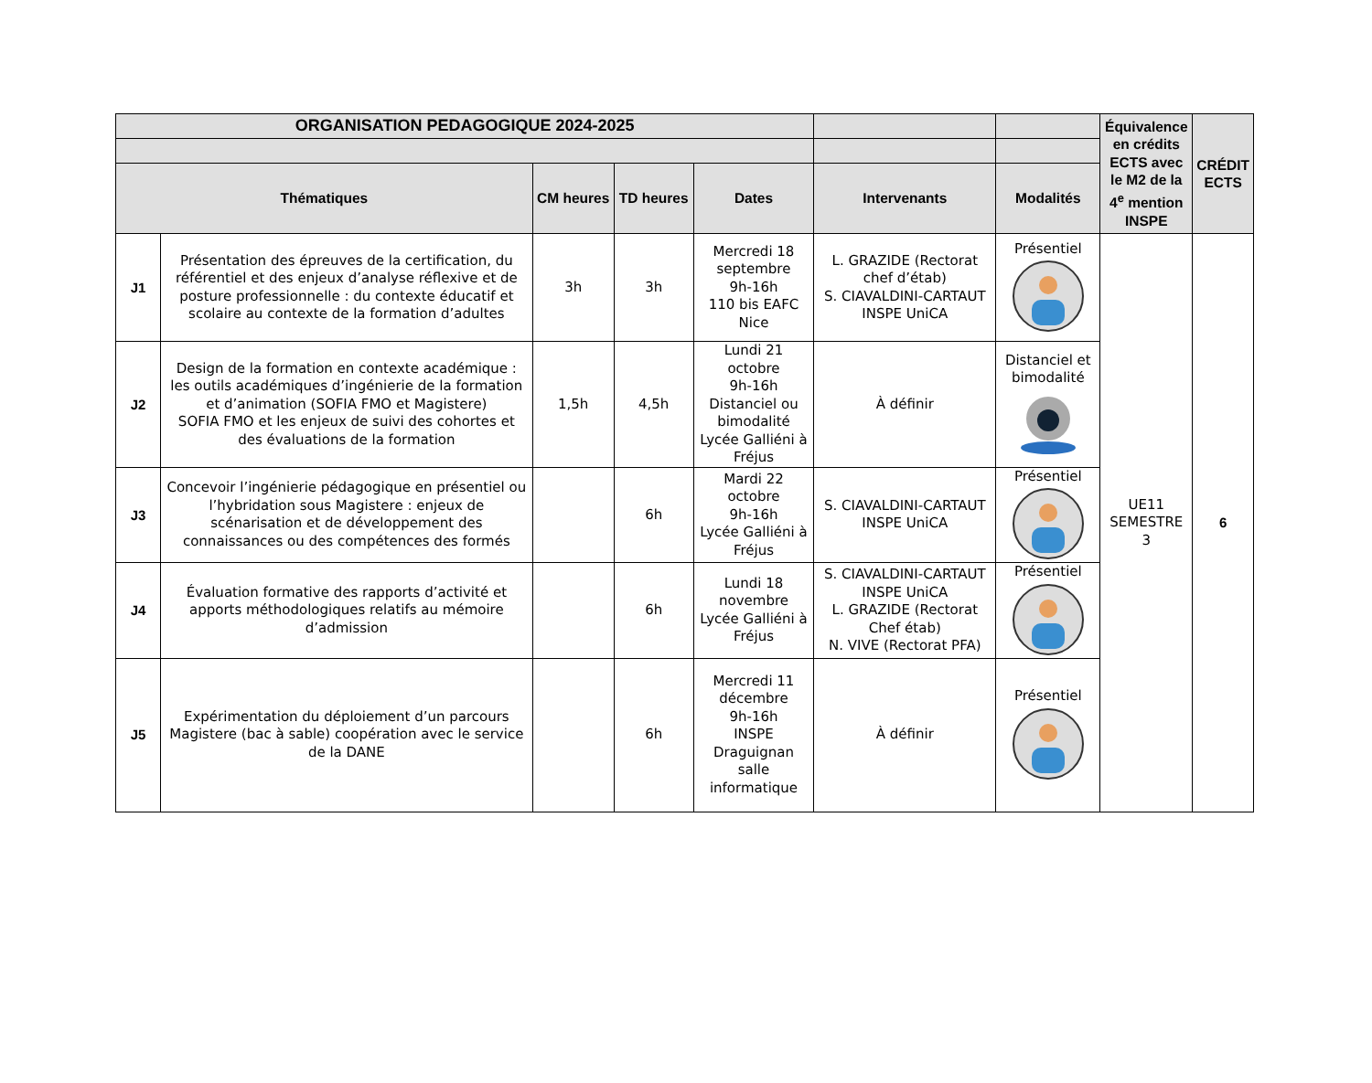| ORGANISATION PEDAGOGIQUE 2024-2025 | | | | | | | Équivalence en crédits ECTS avec le M2 de la 4<sup>e</sup> mention INSPE | CRÉDIT ECTS |
| --- | --- | --- | --- | --- | --- | --- | --- | --- |
| Thématiques | | CM heures | TD heures | Dates | Intervenants | Modalités | | |
| J1 | Présentation des épreuves de la certification, du référentiel et des enjeux d’analyse réflexive et de posture professionnelle : du contexte éducatif et scolaire au contexte de la formation d’adultes | 3h | 3h | Mercredi 18 septembre 9h-16h 110 bis EAFC Nice | L. GRAZIDE (Rectorat chef d’étab) S. CIAVALDINI-CARTAUT INSPE UniCA | Présentiel | UE11 SEMESTRE 3 | 6 |
| J2 | Design de la formation en contexte académique : les outils académiques d’ingénierie de la formation et d’animation (SOFIA FMO et Magistere) SOFIA FMO et les enjeux de suivi des cohortes et des évaluations de la formation | 1,5h | 4,5h | Lundi 21 octobre 9h-16h Distanciel ou bimodalité Lycée Galliéni à Fréjus | À définir | Distanciel et bimodalité | | |
| J3 | Concevoir l’ingénierie pédagogique en présentiel ou l’hybridation sous Magistere : enjeux de scénarisation et de développement des connaissances ou des compétences des formés | | 6h | Mardi 22 octobre 9h-16h Lycée Galliéni à Fréjus | S. CIAVALDINI-CARTAUT INSPE UniCA | Présentiel | | |
| J4 | Évaluation formative des rapports d’activité et apports méthodologiques relatifs au mémoire d’admission | | 6h | Lundi 18 novembre Lycée Galliéni à Fréjus | S. CIAVALDINI-CARTAUT INSPE UniCA L. GRAZIDE (Rectorat Chef étab) N. VIVE (Rectorat PFA) | Présentiel | | |
| J5 | Expérimentation du déploiement d’un parcours Magistere (bac à sable) coopération avec le service de la DANE | | 6h | Mercredi 11 décembre 9h-16h INSPE Draguignan salle informatique | À définir | Présentiel | | |